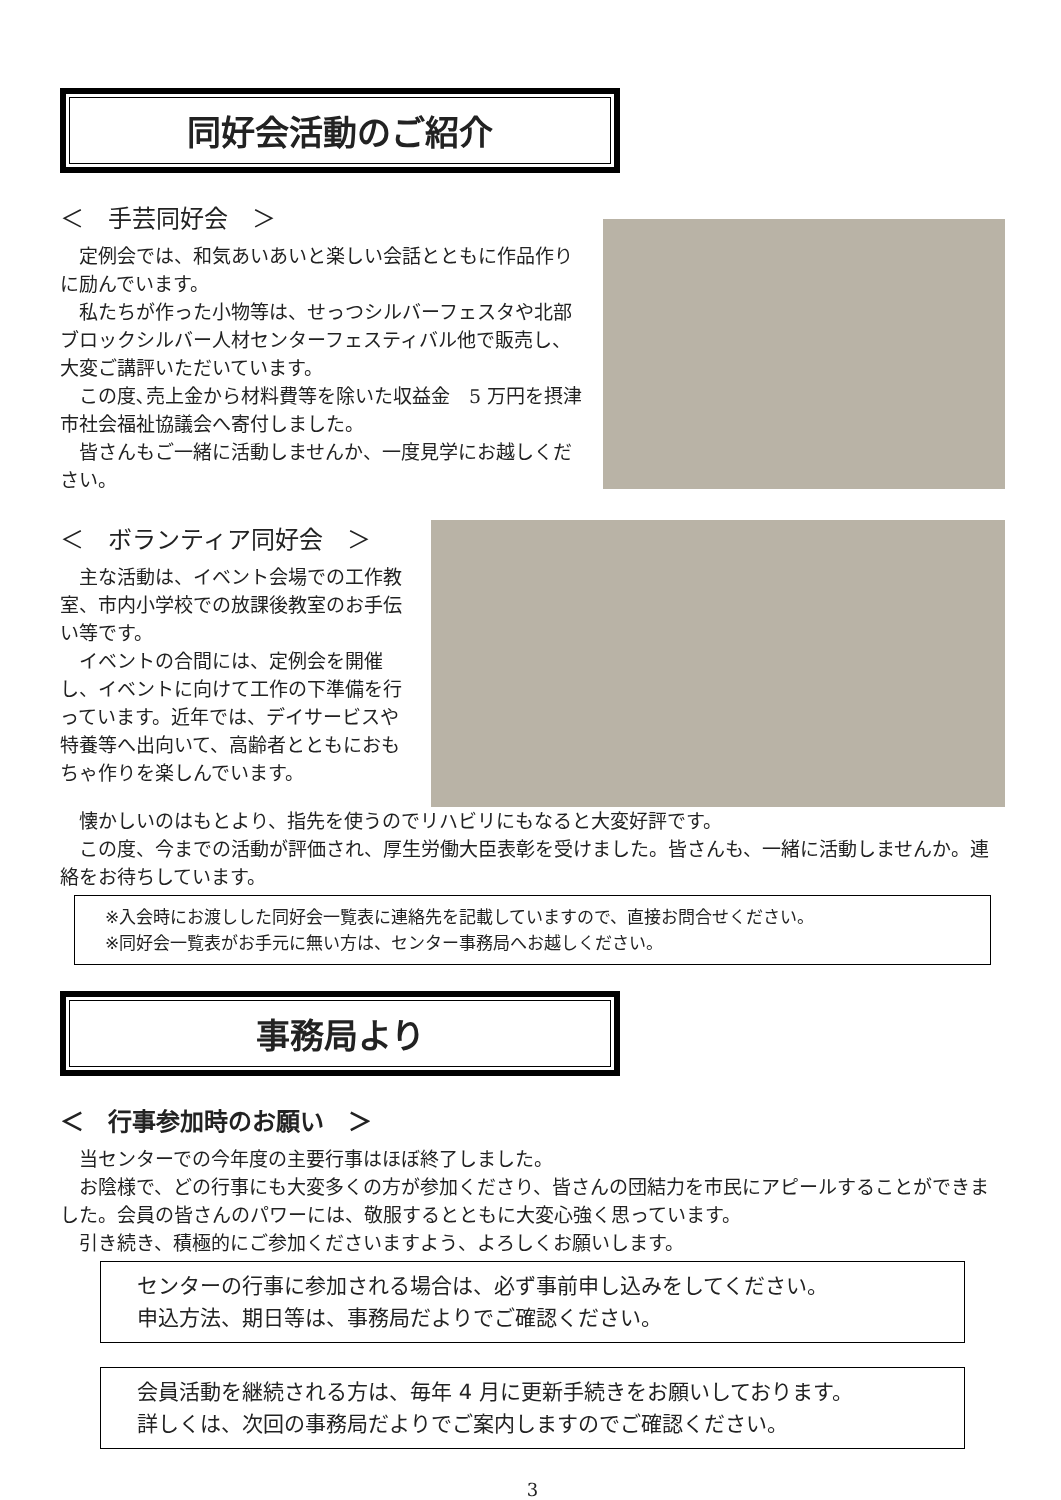同好会活動のご紹介
＜　手芸同好会　＞
定例会では、和気あいあいと楽しい会話とともに作品作りに励んでいます。
私たちが作った小物等は、せっつシルバーフェスタや北部ブロックシルバー人材センターフェスティバル他で販売し、大変ご講評いただいています。
この度､売上金から材料費等を除いた収益金　5 万円を摂津市社会福祉協議会へ寄付しました。
皆さんもご一緒に活動しませんか、一度見学にお越しください。
＜　ボランティア同好会　＞
主な活動は、イベント会場での工作教室、市内小学校での放課後教室のお手伝い等です。
イベントの合間には、定例会を開催し、イベントに向けて工作の下準備を行っています。近年では、デイサービスや特養等へ出向いて、高齢者とともにおもちゃ作りを楽しんでいます。
懐かしいのはもとより、指先を使うのでリハビリにもなると大変好評です。
この度、今までの活動が評価され、厚生労働大臣表彰を受けました。皆さんも、一緒に活動しませんか。連絡をお待ちしています。
※入会時にお渡しした同好会一覧表に連絡先を記載していますので、直接お問合せください。
※同好会一覧表がお手元に無い方は、センター事務局へお越しください。
事務局より
＜　行事参加時のお願い　＞
当センターでの今年度の主要行事はほぼ終了しました。
お陰様で、どの行事にも大変多くの方が参加くださり、皆さんの団結力を市民にアピールすることができました。会員の皆さんのパワーには、敬服するとともに大変心強く思っています。
引き続き、積極的にご参加くださいますよう、よろしくお願いします。
センターの行事に参加される場合は、必ず事前申し込みをしてください。
申込方法、期日等は、事務局だよりでご確認ください。
会員活動を継続される方は、毎年 4 月に更新手続きをお願いしております。
詳しくは、次回の事務局だよりでご案内しますのでご確認ください。
3